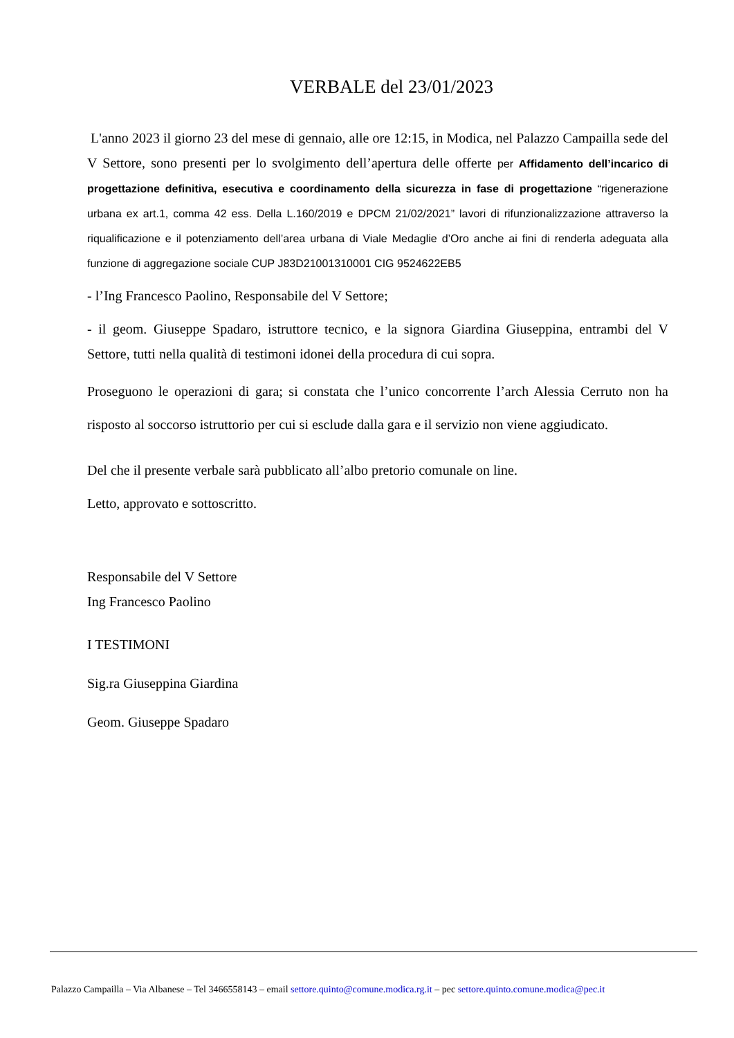VERBALE del 23/01/2023
L'anno 2023 il giorno 23 del mese di gennaio, alle ore 12:15, in Modica, nel Palazzo Campailla sede del V Settore, sono presenti per lo svolgimento dell’apertura delle offerte per Affidamento dell’incarico di progettazione definitiva, esecutiva e coordinamento della sicurezza in fase di progettazione “rigenerazione urbana ex art.1, comma 42 ess. Della L.160/2019 e DPCM 21/02/2021” lavori di rifunzionalizzazione attraverso la riqualificazione e il potenziamento dell’area urbana di Viale Medaglie d’Oro anche ai fini di renderla adeguata alla funzione di aggregazione sociale CUP J83D21001310001 CIG 9524622EB5
- l’Ing Francesco Paolino, Responsabile del V Settore;
- il geom. Giuseppe Spadaro, istruttore tecnico, e la signora Giardina Giuseppina, entrambi del V Settore, tutti nella qualità di testimoni idonei della procedura di cui sopra.
Proseguono le operazioni di gara; si constata che l’unico concorrente l’arch Alessia Cerruto non ha risposto al soccorso istruttorio per cui si esclude dalla gara e il servizio non viene aggiudicato.
Del che il presente verbale sarà pubblicato all’albo pretorio comunale on line.
Letto, approvato e sottoscritto.
Responsabile del V Settore
Ing Francesco Paolino
I TESTIMONI
Sig.ra Giuseppina Giardina
Geom. Giuseppe Spadaro
Palazzo Campailla – Via Albanese – Tel 3466558143 – email settore.quinto@comune.modica.rg.it – pec settore.quinto.comune.modica@pec.it